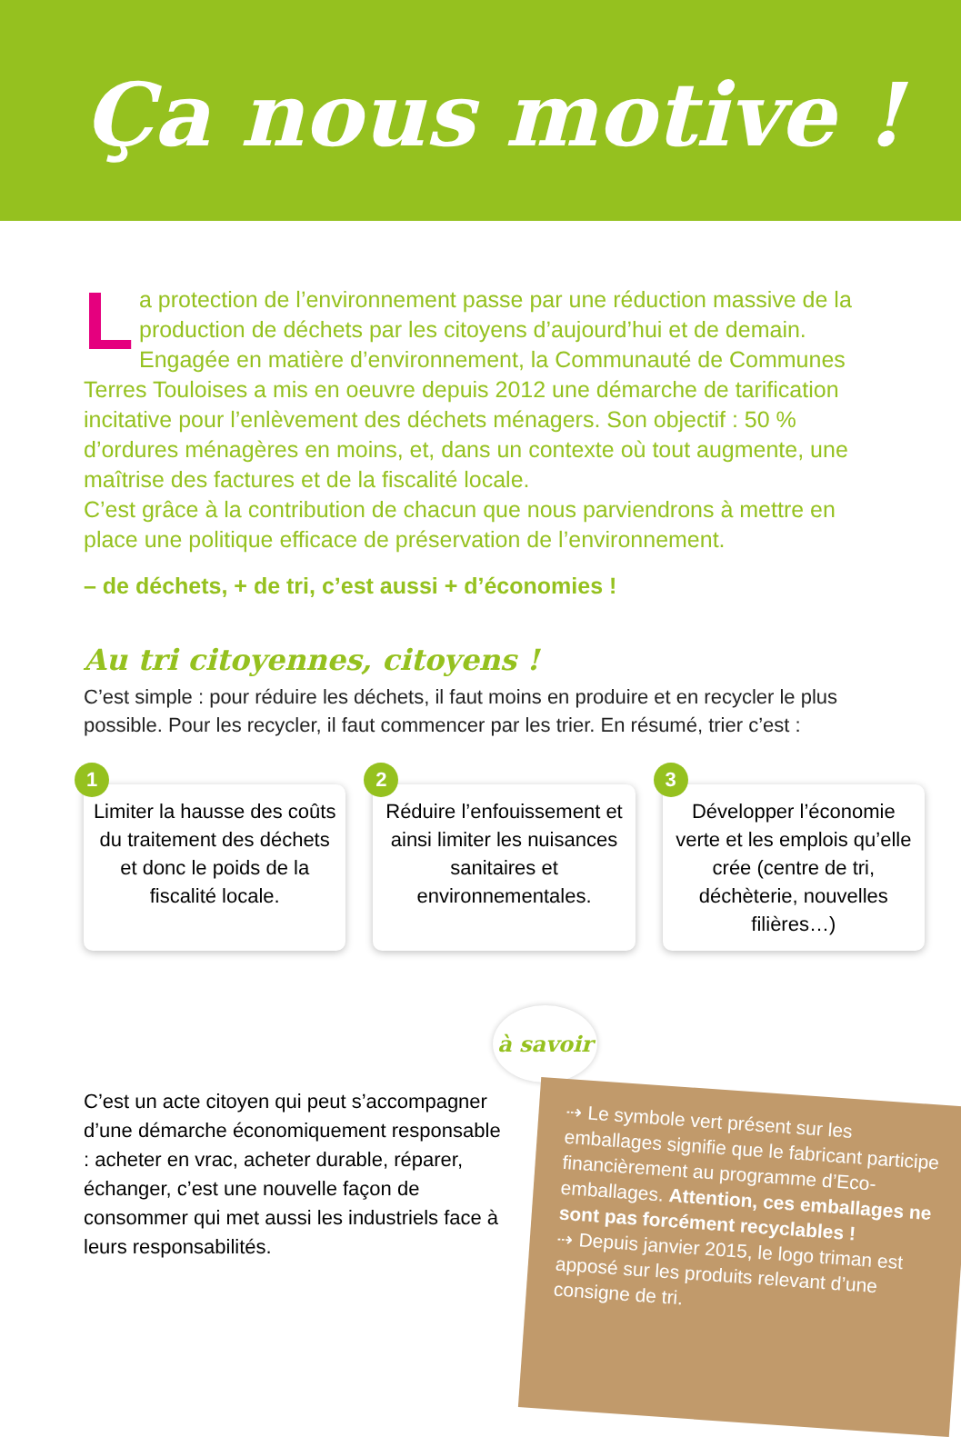Ça nous motive !
La protection de l’environnement passe par une réduction massive de la production de déchets par les citoyens d’aujourd’hui et de demain. Engagée en matière d’environnement, la Communauté de Communes Terres Touloises a mis en oeuvre depuis 2012 une démarche de tarification incitative pour l’enlèvement des déchets ménagers. Son objectif : 50 % d’ordures ménagères en moins, et, dans un contexte où tout augmente, une maîtrise des factures et de la fiscalité locale.
C’est grâce à la contribution de chacun que nous parviendrons à mettre en place une politique efficace de préservation de l’environnement.
– de déchets, + de tri, c’est aussi + d’économies !
Au tri citoyennes, citoyens !
C’est simple : pour réduire les déchets, il faut moins en produire et en recycler le plus possible. Pour les recycler, il faut commencer par les trier. En résumé, trier c’est :
1
Limiter la hausse des coûts du traitement des déchets et donc le poids de la fiscalité locale.
2
Réduire l’enfouissement et ainsi limiter les nuisances sanitaires et environnementales.
3
Développer l’économie verte et les emplois qu’elle crée (centre de tri, déchèterie, nouvelles filières…)
C’est un acte citoyen qui peut s’accompagner d’une démarche économiquement responsable : acheter en vrac, acheter durable, réparer, échanger, c’est une nouvelle façon de consommer qui met aussi les industriels face à leurs responsabilités.
à savoir !
⇢ Le symbole vert présent sur les emballages signifie que le fabricant participe financièrement au programme d’Eco-emballages. Attention, ces emballages ne sont pas forcément recyclables !
⇢ Depuis janvier 2015, le logo triman est apposé sur les produits relevant d’une consigne de tri.